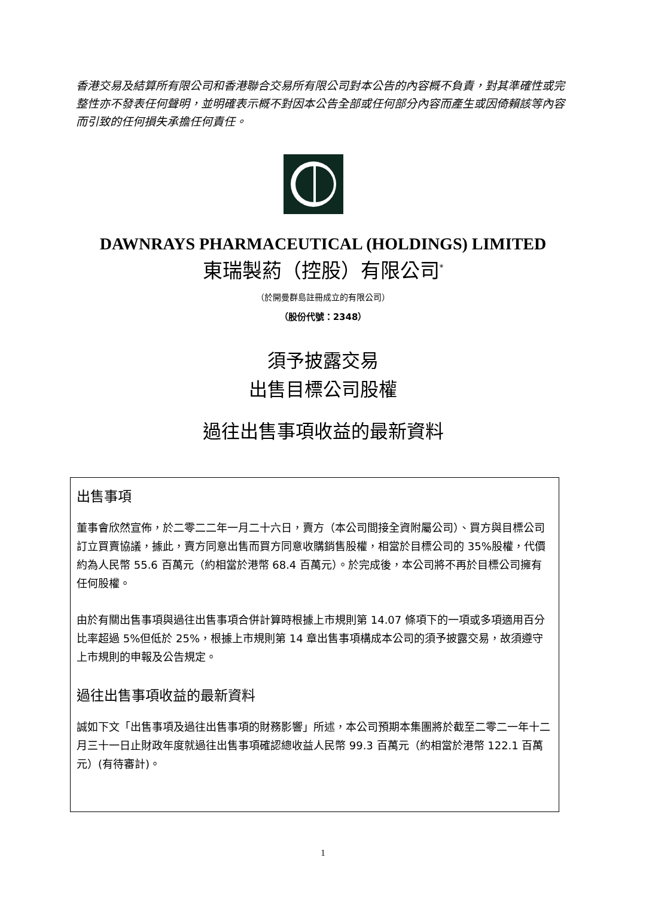香港交易及結算所有限公司和香港聯合交易所有限公司對本公告的內容概不負責，對其準確性或完整性亦不發表任何聲明，並明確表示概不對因本公告全部或任何部分內容而產生或因倚賴該等內容而引致的任何損失承擔任何責任。
DAWNRAYS PHARMACEUTICAL (HOLDINGS) LIMITED
東瑞製葯（控股）有限公司<sup>*</sup>
（於開曼群島註冊成立的有限公司）
（股份代號：2348）
須予披露交易
出售目標公司股權
過往出售事項收益的最新資料
出售事項
董事會欣然宣佈，於二零二二年一月二十六日，賣方（本公司間接全資附屬公司）、買方與目標公司訂立買賣協議，據此，賣方同意出售而買方同意收購銷售股權，相當於目標公司的 35%股權，代價約為人民幣 55.6 百萬元（約相當於港幣 68.4 百萬元）。於完成後，本公司將不再於目標公司擁有任何股權。
由於有關出售事項與過往出售事項合併計算時根據上市規則第 14.07 條項下的一項或多項適用百分比率超過 5%但低於 25%，根據上市規則第 14 章出售事項構成本公司的須予披露交易，故須遵守上市規則的申報及公告規定。
過往出售事項收益的最新資料
誠如下文「出售事項及過往出售事項的財務影響」所述，本公司預期本集團將於截至二零二一年十二月三十一日止財政年度就過往出售事項確認總收益人民幣 99.3 百萬元（約相當於港幣 122.1 百萬元）(有待審計)。
1